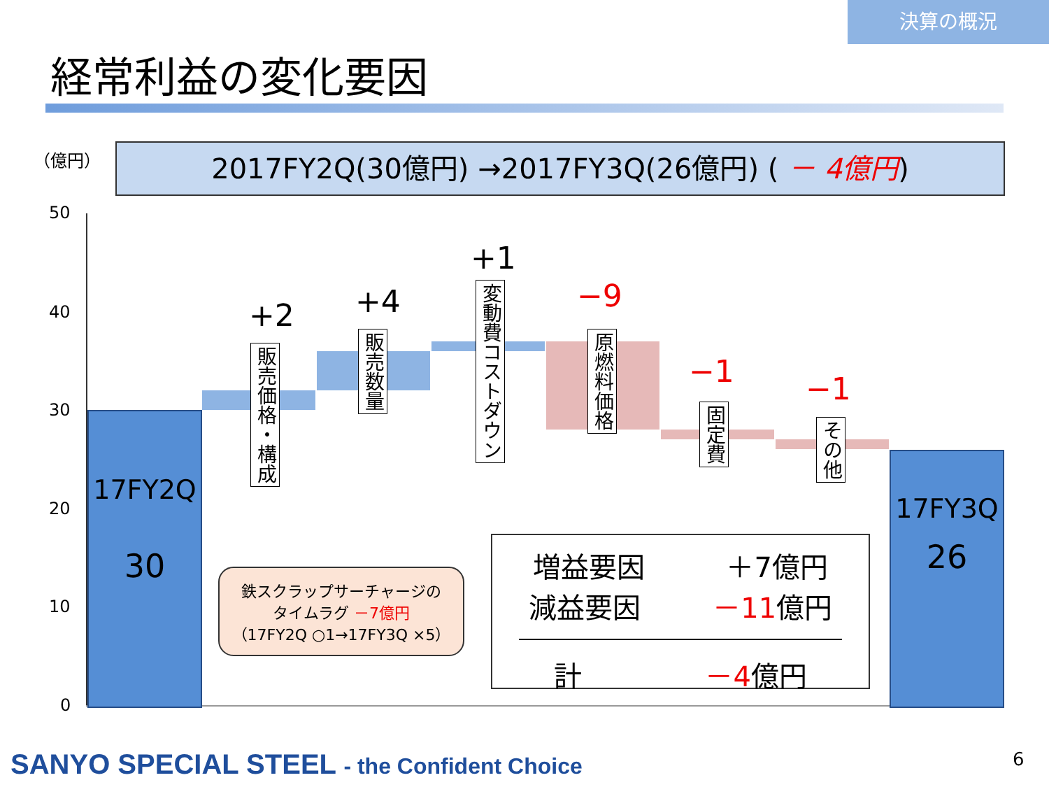決算の概況
経常利益の変化要因
（億円） 2017FY2Q(30億円) →2017FY3Q(26億円) ( － 4億円)
50
40
30
20
10
0
17FY2Q
30
17FY3Q
26
+2 +4
+1
−9
−1 −1
販売価格・構成
販売数量
変動費コストダウン
原燃料価格
固定費
その他
鉄スクラップサーチャージの
タイムラグ －7億円
（17FY2Q ○1→17FY3Q ×5）
増益要因 ＋7億円
減益要因 －11億円
計 －4億円
SANYO SPECIAL STEEL - the Confident Choice
6